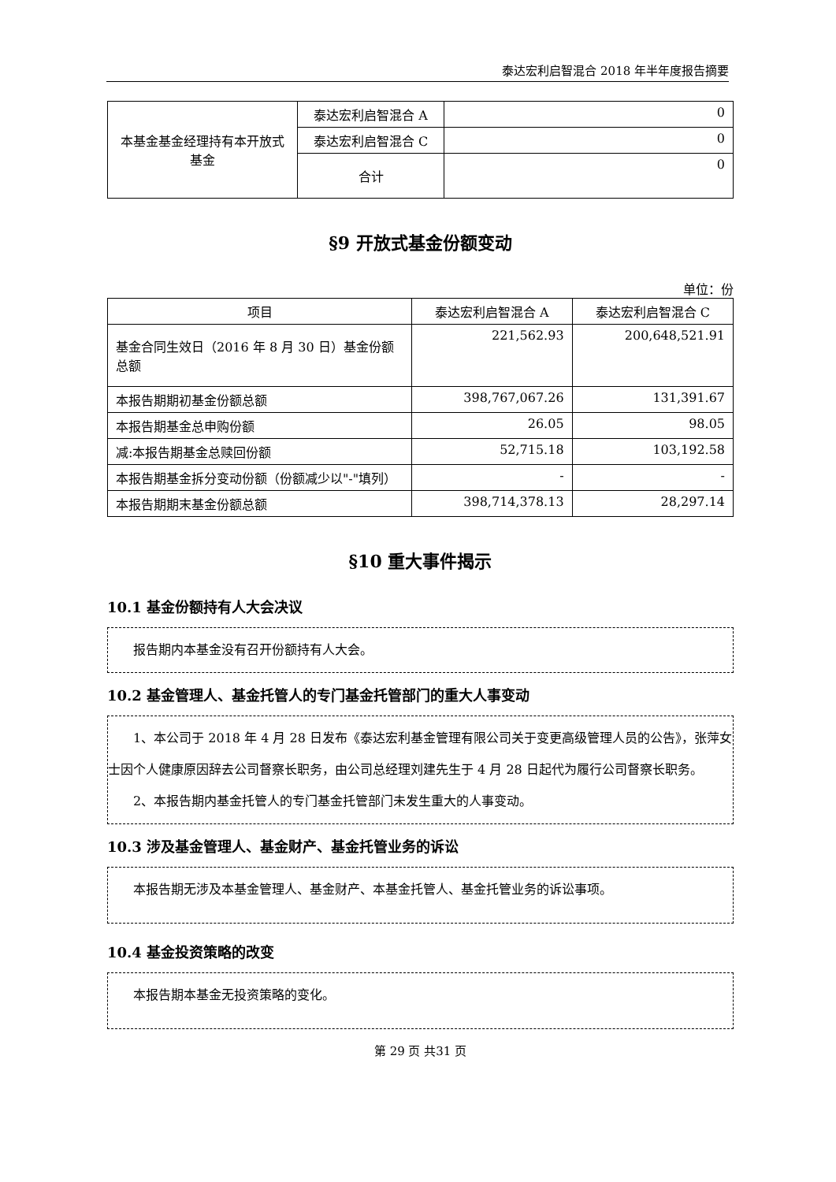泰达宏利启智混合 2018 年半年度报告摘要
| 本基金基金经理持有本开放式基金 | 泰达宏利启智混合 A | 0 |
| | 泰达宏利启智混合 C | 0 |
| | 合计 | 0 |
§9 开放式基金份额变动
单位：份
| 项目 | 泰达宏利启智混合 A | 泰达宏利启智混合 C |
| --- | --- | --- |
| 基金合同生效日（2016 年 8 月 30 日）基金份额总额 | 221,562.93 | 200,648,521.91 |
| 本报告期期初基金份额总额 | 398,767,067.26 | 131,391.67 |
| 本报告期基金总申购份额 | 26.05 | 98.05 |
| 减:本报告期基金总赎回份额 | 52,715.18 | 103,192.58 |
| 本报告期基金拆分变动份额（份额减少以"-"填列） | - | - |
| 本报告期期末基金份额总额 | 398,714,378.13 | 28,297.14 |
§10 重大事件揭示
10.1 基金份额持有人大会决议
报告期内本基金没有召开份额持有人大会。
10.2 基金管理人、基金托管人的专门基金托管部门的重大人事变动
1、本公司于 2018 年 4 月 28 日发布《泰达宏利基金管理有限公司关于变更高级管理人员的公告》，张萍女士因个人健康原因辞去公司督察长职务，由公司总经理刘建先生于 4 月 28 日起代为履行公司督察长职务。
2、本报告期内基金托管人的专门基金托管部门未发生重大的人事变动。
10.3 涉及基金管理人、基金财产、基金托管业务的诉讼
本报告期无涉及本基金管理人、基金财产、本基金托管人、基金托管业务的诉讼事项。
10.4 基金投资策略的改变
本报告期本基金无投资策略的变化。
第 29 页 共31 页